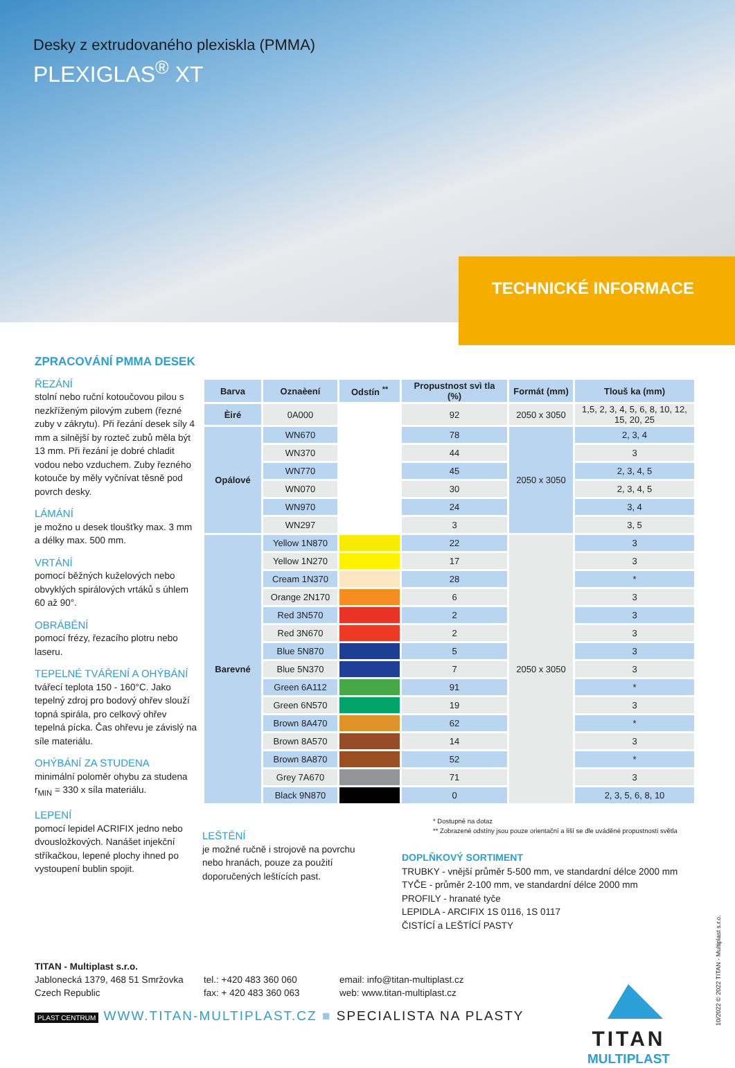Desky z extrudovaného plexiskla (PMMA)
PLEXIGLAS<sup>®</sup> XT
TECHNICKÉ INFORMACE
ZPRACOVÁNÍ PMMA DESEK
ŘEZÁNÍ
stolní nebo ruční kotoučovou pilou s nezkříženým pilovým zubem (řezné zuby v zákrytu). Při řezání desek síly 4 mm a silnější by rozteč zubů měla být 13 mm. Při řezání je dobré chladit vodou nebo vzduchem. Zuby řezného kotouče by měly vyčnívat těsně pod povrch desky.
LÁMÁNÍ
je možno u desek tloušťky max. 3 mm a délky max. 500 mm.
VRTÁNÍ
pomocí běžných kuželových nebo obvyklých spirálových vrtáků s úhlem 60 až 90°.
OBRÁBĚNÍ
pomocí frézy, řezacího plotru nebo laseru.
TEPELNÉ TVÁŘENÍ A OHÝBÁNÍ
tvářecí teplota 150 - 160°C. Jako tepelný zdroj pro bodový ohřev slouží topná spirála, pro celkový ohřev tepelná pícka. Čas ohřevu je závislý na síle materiálu.
OHÝBÁNÍ ZA STUDENA
minimální poloměr ohybu za studena r<sub>MIN</sub> = 330 x síla materiálu.
LEPENÍ
pomocí lepidel ACRIFIX jedno nebo dvousložkových. Nanášet injekční stříkačkou, lepené plochy ihned po vystoupení bublin spojit.
| Barva | Oznaèení | Odstín <sup>**</sup> | Propustnost svì tla (%) | Formát (mm) | Tlouš ka (mm) |
| --- | --- | --- | --- | --- | --- |
| Èiré | 0A000 | | 92 | 2050 x 3050 | 1,5, 2, 3, 4, 5, 6, 8, 10, 12, 15, 20, 25 |
| Opálové | WN670 | | 78 | 2050 x 3050 | 2, 3, 4 |
| | WN370 | | 44 | | 3 |
| | WN770 | | 45 | | 2, 3, 4, 5 |
| | WN070 | | 30 | | 2, 3, 4, 5 |
| | WN970 | | 24 | | 3, 4 |
| | WN297 | | 3 | | 3, 5 |
| Barevné | Yellow 1N870 | | 22 | 2050 x 3050 | 3 |
| | Yellow 1N270 | | 17 | | 3 |
| | Cream 1N370 | | 28 | | * |
| | Orange 2N170 | | 6 | | 3 |
| | Red 3N570 | | 2 | | 3 |
| | Red 3N670 | | 2 | | 3 |
| | Blue 5N870 | | 5 | | 3 |
| | Blue 5N370 | | 7 | | 3 |
| | Green 6A112 | | 91 | | * |
| | Green 6N570 | | 19 | | 3 |
| | Brown 8A470 | | 62 | | * |
| | Brown 8A570 | | 14 | | 3 |
| | Brown 8A870 | | 52 | | * |
| | Grey 7A670 | | 71 | | 3 |
| | Black 9N870 | | 0 | | 2, 3, 5, 6, 8, 10 |
* Dostupné na dotaz
** Zobrazené odstíny jsou pouze orientační a liší se dle uváděné propustnosti světla
LEŠTĚNÍ
je možné ručně i strojově na povrchu nebo hranách, pouze za použití doporučených leštících past.
DOPLŇKOVÝ SORTIMENT
TRUBKY - vnější průměr 5-500 mm, ve standardní délce 2000 mm
TYČE - průměr 2-100 mm, ve standardní délce 2000 mm
PROFILY - hranaté tyče
LEPIDLA - ARCIFIX 1S 0116, 1S 0117
ČISTÍCÍ a LEŠTÍCÍ PASTY
TITAN - Multiplast s.r.o.
Jablonecká 1379, 468 51 Smržovka
Czech Republic
tel.: +420 483 360 060
fax: + 420 483 360 063
email: info@titan-multiplast.cz
web: www.titan-multiplast.cz
PLAST CENTRUM WWW.TITAN-MULTIPLAST.CZ ■ SPECIALISTA NA PLASTY
TITAN
MULTIPLAST
10/2022 © 2022 TITAN - Multiplast s.r.o.